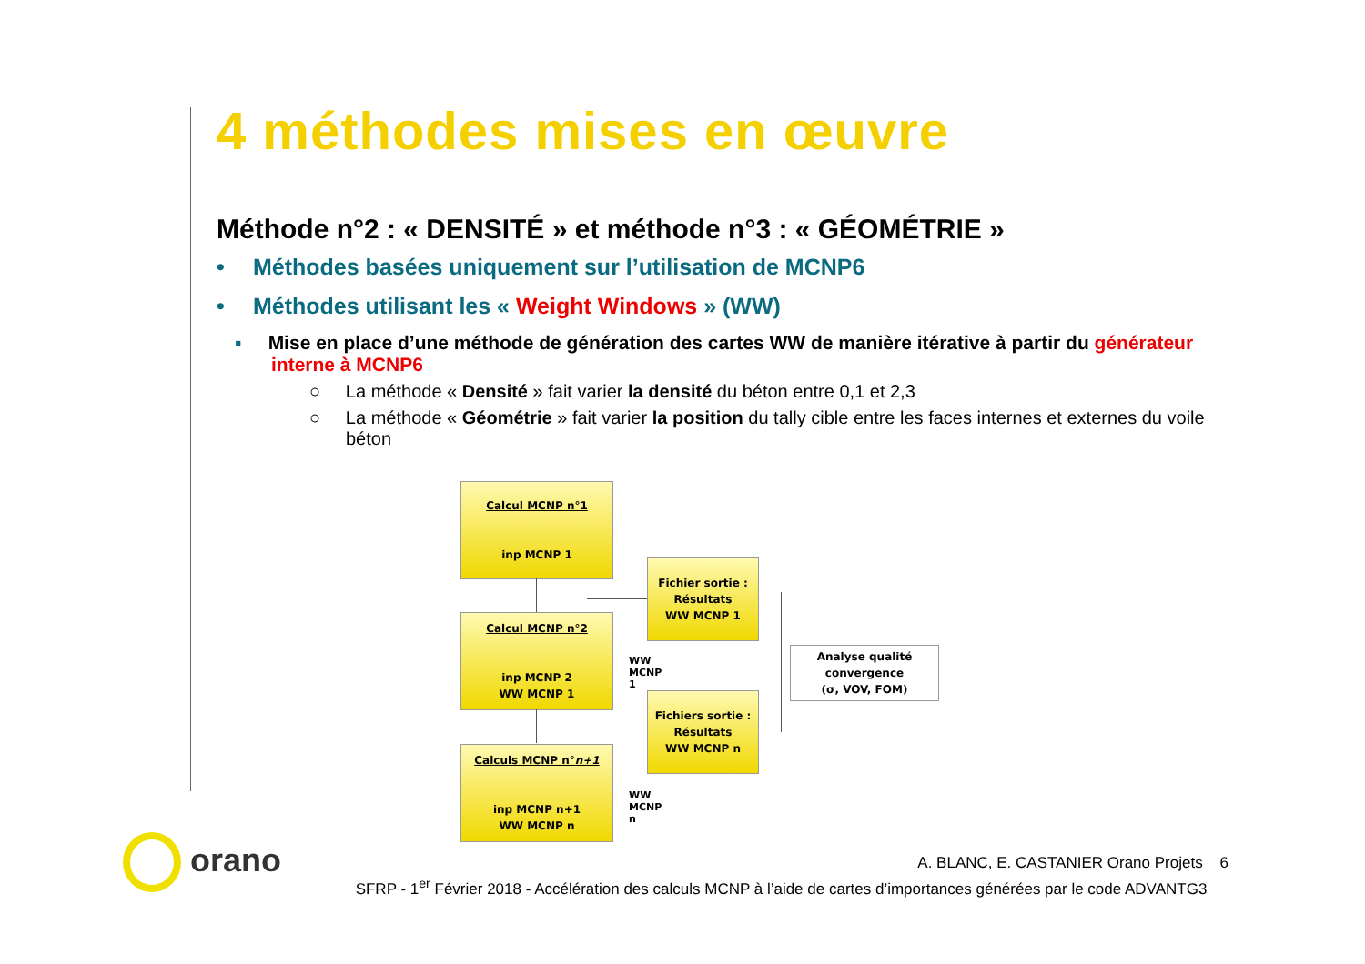4 méthodes mises en œuvre
Méthode n°2 : « DENSITÉ » et méthode n°3 : « GÉOMÉTRIE »
• Méthodes basées uniquement sur l’utilisation de MCNP6
• Méthodes utilisant les « Weight Windows » (WW)
▪ Mise en place d’une méthode de génération des cartes WW de manière itérative à partir du générateur interne à MCNP6
○ La méthode « Densité » fait varier la densité du béton entre 0,1 et 2,3
○ La méthode « Géométrie » fait varier la position du tally cible entre les faces internes et externes du voile béton
Calcul MCNP n°1
inp MCNP 1
Fichier sortie :
Résultats
WW MCNP 1
Calcul MCNP n°2
inp MCNP 2
WW MCNP 1
WW MCNP 1
Analyse qualité
convergence
(σ, VOV, FOM)
Fichiers sortie :
Résultats
WW MCNP n
Calculs MCNP n°n+1
inp MCNP n+1
WW MCNP n
WW MCNP n
orano
A. BLANC, E. CASTANIER Orano Projets 6
SFRP - 1<sup>er</sup> Février 2018 - Accélération des calculs MCNP à l’aide de cartes d’importances générées par le code ADVANTG3